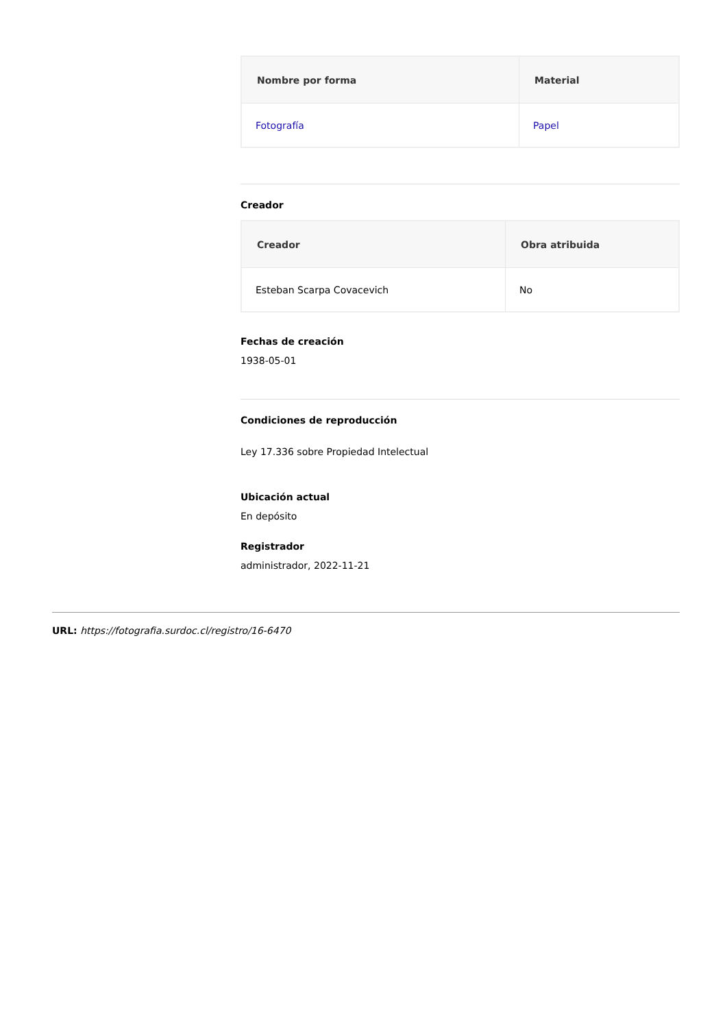| Nombre por forma | Material |
| --- | --- |
| Fotografía | Papel |
Creador
| Creador | Obra atribuida |
| --- | --- |
| Esteban Scarpa Covacevich | No |
Fechas de creación
1938-05-01
Condiciones de reproducción
Ley 17.336 sobre Propiedad Intelectual
Ubicación actual
En depósito
Registrador
administrador, 2022-11-21
URL: https://fotografia.surdoc.cl/registro/16-6470